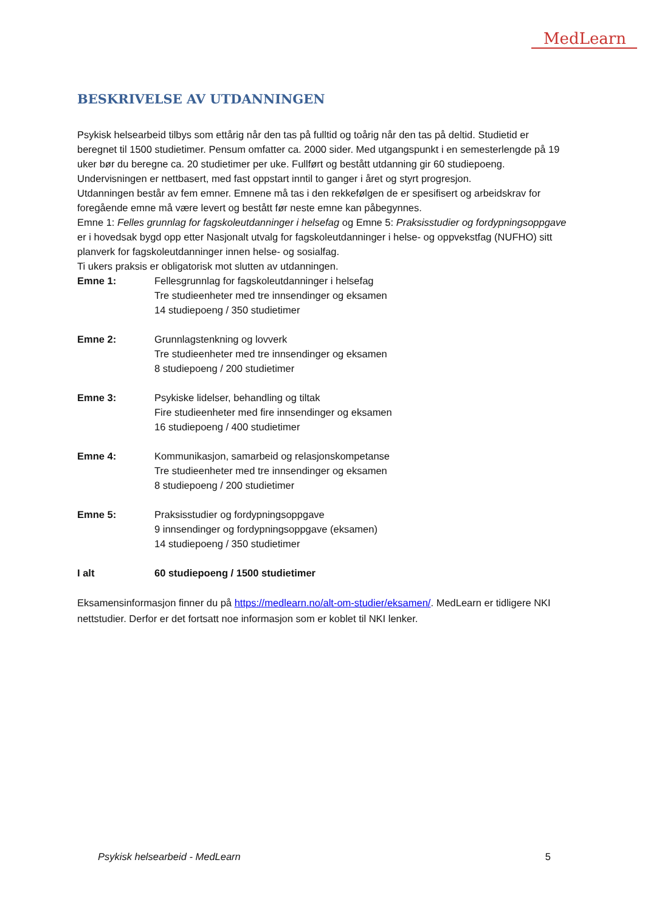MedLearn
BESKRIVELSE AV UTDANNINGEN
Psykisk helsearbeid tilbys som ettårig når den tas på fulltid og toårig når den tas på deltid. Studietid er beregnet til 1500 studietimer. Pensum omfatter ca. 2000 sider. Med utgangspunkt i en semesterlengde på 19 uker bør du beregne ca. 20 studietimer per uke. Fullført og bestått utdanning gir 60 studiepoeng. Undervisningen er nettbasert, med fast oppstart inntil to ganger i året og styrt progresjon.
Utdanningen består av fem emner. Emnene må tas i den rekkefølgen de er spesifisert og arbeidskrav for foregående emne må være levert og bestått før neste emne kan påbegynnes.
Emne 1: Felles grunnlag for fagskoleutdanninger i helsefag og Emne 5: Praksisstudier og fordypningsoppgave er i hovedsak bygd opp etter Nasjonalt utvalg for fagskoleutdanninger i helse- og oppvekstfag (NUFHO) sitt planverk for fagskoleutdanninger innen helse- og sosialfag.
Ti ukers praksis er obligatorisk mot slutten av utdanningen.
Emne 1: Fellesgrunnlag for fagskoleutdanninger i helsefag
Tre studieenheter med tre innsendinger og eksamen
14 studiepoeng / 350 studietimer
Emne 2: Grunnlagstenkning og lovverk
Tre studieenheter med tre innsendinger og eksamen
8 studiepoeng / 200 studietimer
Emne 3: Psykiske lidelser, behandling og tiltak
Fire studieenheter med fire innsendinger og eksamen
16 studiepoeng / 400 studietimer
Emne 4: Kommunikasjon, samarbeid og relasjonskompetanse
Tre studieenheter med tre innsendinger og eksamen
8 studiepoeng / 200 studietimer
Emne 5: Praksisstudier og fordypningsoppgave
9 innsendinger og fordypningsoppgave (eksamen)
14 studiepoeng / 350 studietimer
I alt 60 studiepoeng / 1500 studietimer
Eksamensinformasjon finner du på https://medlearn.no/alt-om-studier/eksamen/. MedLearn er tidligere NKI nettstudier. Derfor er det fortsatt noe informasjon som er koblet til NKI lenker.
Psykisk helsearbeid - MedLearn 5